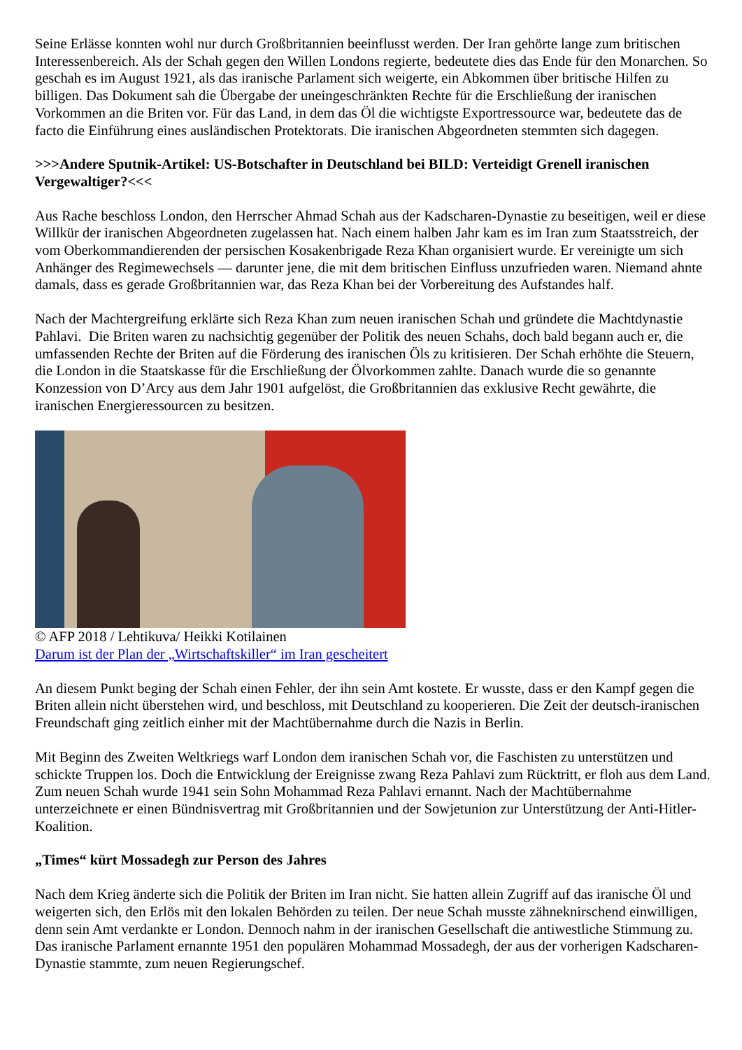Seine Erlässe konnten wohl nur durch Großbritannien beeinflusst werden. Der Iran gehörte lange zum britischen Interessenbereich. Als der Schah gegen den Willen Londons regierte, bedeutete dies das Ende für den Monarchen. So geschah es im August 1921, als das iranische Parlament sich weigerte, ein Abkommen über britische Hilfen zu billigen. Das Dokument sah die Übergabe der uneingeschränkten Rechte für die Erschließung der iranischen Vorkommen an die Briten vor. Für das Land, in dem das Öl die wichtigste Exportressource war, bedeutete das de facto die Einführung eines ausländischen Protektorats. Die iranischen Abgeordneten stemmten sich dagegen.
>>>Andere Sputnik-Artikel: US-Botschafter in Deutschland bei BILD: Verteidigt Grenell iranischen Vergewaltiger?<<<
Aus Rache beschloss London, den Herrscher Ahmad Schah aus der Kadscharen-Dynastie zu beseitigen, weil er diese Willkür der iranischen Abgeordneten zugelassen hat. Nach einem halben Jahr kam es im Iran zum Staatsstreich, der vom Oberkommandierenden der persischen Kosakenbrigade Reza Khan organisiert wurde. Er vereinigte um sich Anhänger des Regimewechsels — darunter jene, die mit dem britischen Einfluss unzufrieden waren. Niemand ahnte damals, dass es gerade Großbritannien war, das Reza Khan bei der Vorbereitung des Aufstandes half.
Nach der Machtergreifung erklärte sich Reza Khan zum neuen iranischen Schah und gründete die Machtdynastie Pahlavi. Die Briten waren zu nachsichtig gegenüber der Politik des neuen Schahs, doch bald begann auch er, die umfassenden Rechte der Briten auf die Förderung des iranischen Öls zu kritisieren. Der Schah erhöhte die Steuern, die London in die Staatskasse für die Erschließung der Ölvorkommen zahlte. Danach wurde die so genannte Konzession von D’Arcy aus dem Jahr 1901 aufgelöst, die Großbritannien das exklusive Recht gewährte, die iranischen Energieressourcen zu besitzen.
© AFP 2018 / Lehtikuva/ Heikki Kotilainen
Darum ist der Plan der „Wirtschaftskiller“ im Iran gescheitert
An diesem Punkt beging der Schah einen Fehler, der ihn sein Amt kostete. Er wusste, dass er den Kampf gegen die Briten allein nicht überstehen wird, und beschloss, mit Deutschland zu kooperieren. Die Zeit der deutsch-iranischen Freundschaft ging zeitlich einher mit der Machtübernahme durch die Nazis in Berlin.
Mit Beginn des Zweiten Weltkriegs warf London dem iranischen Schah vor, die Faschisten zu unterstützen und schickte Truppen los. Doch die Entwicklung der Ereignisse zwang Reza Pahlavi zum Rücktritt, er floh aus dem Land. Zum neuen Schah wurde 1941 sein Sohn Mohammad Reza Pahlavi ernannt. Nach der Machtübernahme unterzeichnete er einen Bündnisvertrag mit Großbritannien und der Sowjetunion zur Unterstützung der Anti-Hitler-Koalition.
„Times“ kürt Mossadegh zur Person des Jahres
Nach dem Krieg änderte sich die Politik der Briten im Iran nicht. Sie hatten allein Zugriff auf das iranische Öl und weigerten sich, den Erlös mit den lokalen Behörden zu teilen. Der neue Schah musste zähneknirschend einwilligen, denn sein Amt verdankte er London. Dennoch nahm in der iranischen Gesellschaft die antiwestliche Stimmung zu. Das iranische Parlament ernannte 1951 den populären Mohammad Mossadegh, der aus der vorherigen Kadscharen-Dynastie stammte, zum neuen Regierungschef.